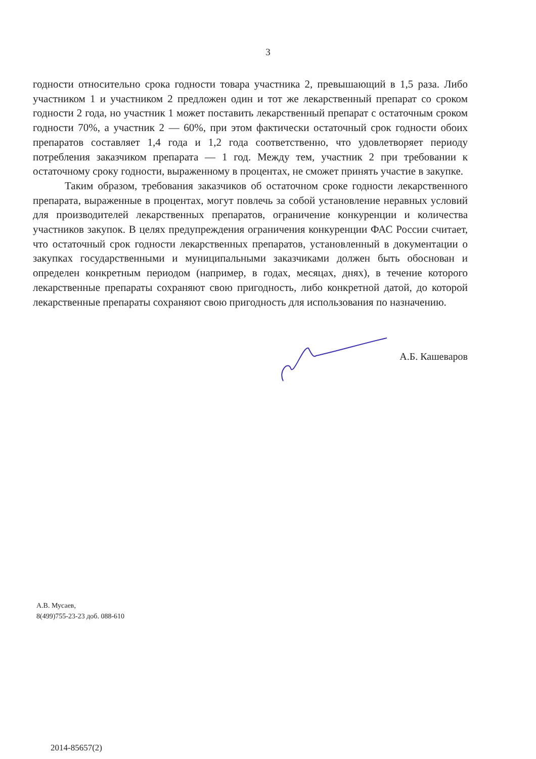3
годности относительно срока годности товара участника 2, превышающий в 1,5 раза. Либо участником 1 и участником 2 предложен один и тот же лекарственный препарат со сроком годности 2 года, но участник 1 может поставить лекарственный препарат с остаточным сроком годности 70%, а участник 2 — 60%, при этом фактически остаточный срок годности обоих препаратов составляет 1,4 года и 1,2 года соответственно, что удовлетворяет периоду потребления заказчиком препарата — 1 год. Между тем, участник 2 при требовании к остаточному сроку годности, выраженному в процентах, не сможет принять участие в закупке.
Таким образом, требования заказчиков об остаточном сроке годности лекарственного препарата, выраженные в процентах, могут повлечь за собой установление неравных условий для производителей лекарственных препаратов, ограничение конкуренции и количества участников закупок. В целях предупреждения ограничения конкуренции ФАС России считает, что остаточный срок годности лекарственных препаратов, установленный в документации о закупках государственными и муниципальными заказчиками должен быть обоснован и определен конкретным периодом (например, в годах, месяцах, днях), в течение которого лекарственные препараты сохраняют свою пригодность, либо конкретной датой, до которой лекарственные препараты сохраняют свою пригодность для использования по назначению.
А.Б. Кашеваров
А.В. Мусаев,
8(499)755-23-23 доб. 088-610
2014-85657(2)